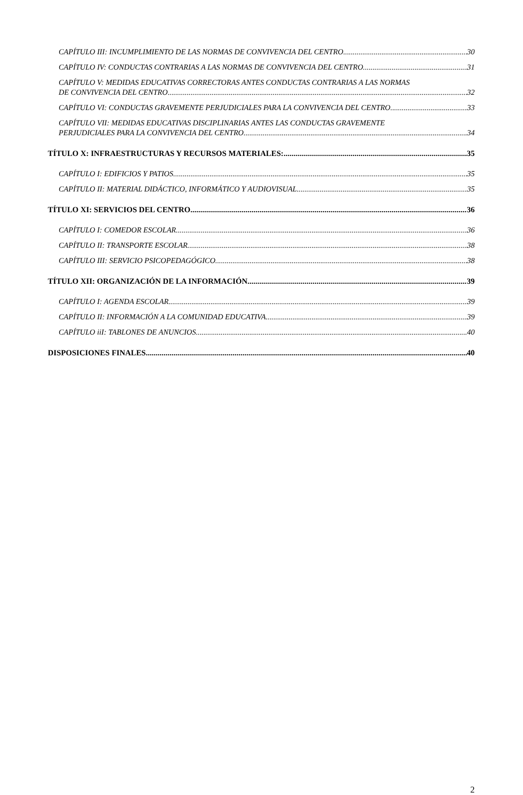CAPÍTULO III: INCUMPLIMIENTO DE LAS NORMAS DE CONVIVENCIA DEL CENTRO 30
CAPÍTULO IV: CONDUCTAS CONTRARIAS A LAS NORMAS DE CONVIVENCIA DEL CENTRO 31
CAPÍTULO V: MEDIDAS EDUCATIVAS CORRECTORAS ANTES CONDUCTAS CONTRARIAS A LAS NORMAS
DE CONVIVENCIA DEL CENTRO 32
CAPÍTULO VI: CONDUCTAS GRAVEMENTE PERJUDICIALES PARA LA CONVIVENCIA DEL CENTRO 33
CAPÍTULO VII: MEDIDAS EDUCATIVAS DISCIPLINARIAS ANTES LAS CONDUCTAS GRAVEMENTE
PERJUDICIALES PARA LA CONVIVENCIA DEL CENTRO 34
TÍTULO X: INFRAESTRUCTURAS Y RECURSOS MATERIALES: 35
CAPÍTULO I: EDIFICIOS Y PATIOS 35
CAPÍTULO II: MATERIAL DIDÁCTICO, INFORMÁTICO Y AUDIOVISUAL 35
TÍTULO XI: SERVICIOS DEL CENTRO 36
CAPÍTULO I: COMEDOR ESCOLAR 36
CAPÍTULO II: TRANSPORTE ESCOLAR 38
CAPÍTULO III: SERVICIO PSICOPEDAGÓGICO 38
TÍTULO XII: ORGANIZACIÓN DE LA INFORMACIÓN 39
CAPÍTULO I: AGENDA ESCOLAR 39
CAPÍTULO II: INFORMACIÓN A LA COMUNIDAD EDUCATIVA 39
CAPÍTULO iiI: TABLONES DE ANUNCIOS 40
DISPOSICIONES FINALES 40
2